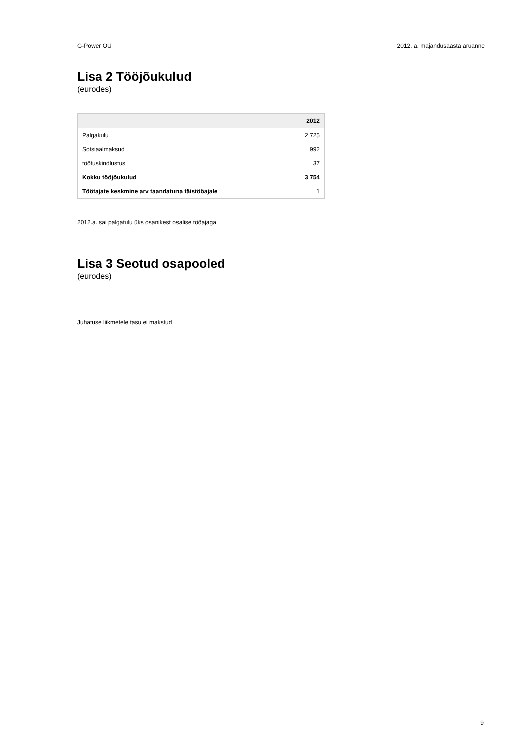G-Power OÜ 2012. a. majandusaasta aruanne
Lisa 2 Tööjõukulud
(eurodes)
| | 2012 |
| --- | --- |
| Palgakulu | 2 725 |
| Sotsiaalmaksud | 992 |
| töötuskindlustus | 37 |
| Kokku tööjõukulud | 3 754 |
| Töötajate keskmine arv taandatuna täistööajale | 1 |
2012.a. sai palgatulu üks osanikest osalise tööajaga
Lisa 3 Seotud osapooled
(eurodes)
Juhatuse liikmetele tasu ei makstud
9